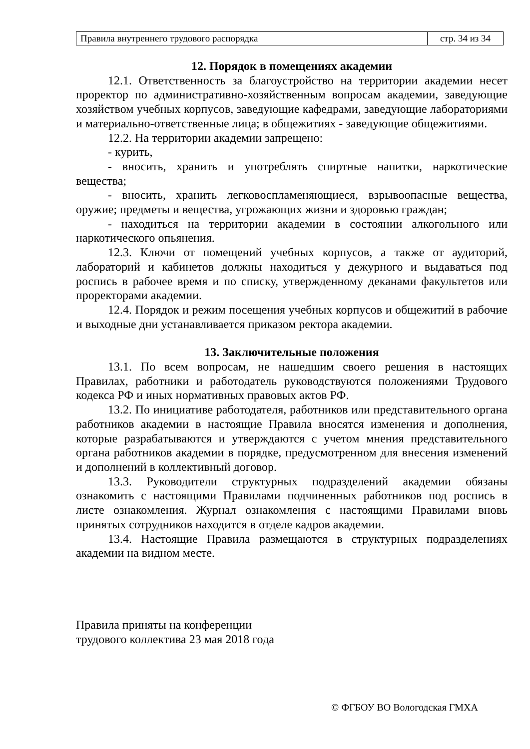| Правила внутреннего трудового распорядка | стр. 34 из 34 |
12. Порядок в помещениях академии
12.1. Ответственность за благоустройство на территории академии несет проректор по административно-хозяйственным вопросам академии, заведующие хозяйством учебных корпусов, заведующие кафедрами, заведующие лабораториями и материально-ответственные лица; в общежитиях - заведующие общежитиями.
12.2. На территории академии запрещено:
- курить,
- вносить, хранить и употреблять спиртные напитки, наркотические вещества;
- вносить, хранить легковоспламеняющиеся, взрывоопасные вещества, оружие; предметы и вещества, угрожающих жизни и здоровью граждан;
- находиться на территории академии в состоянии алкогольного или наркотического опьянения.
12.3. Ключи от помещений учебных корпусов, а также от аудиторий, лабораторий и кабинетов должны находиться у дежурного и выдаваться под роспись в рабочее время и по списку, утвержденному деканами факультетов или проректорами академии.
12.4. Порядок и режим посещения учебных корпусов и общежитий в рабочие и выходные дни устанавливается приказом ректора академии.
13. Заключительные положения
13.1. По всем вопросам, не нашедшим своего решения в настоящих Правилах, работники и работодатель руководствуются положениями Трудового кодекса РФ и иных нормативных правовых актов РФ.
13.2. По инициативе работодателя, работников или представительного органа работников академии в настоящие Правила вносятся изменения и дополнения, которые разрабатываются и утверждаются с учетом мнения представительного органа работников академии в порядке, предусмотренном для внесения изменений и дополнений в коллективный договор.
13.3. Руководители структурных подразделений академии обязаны ознакомить с настоящими Правилами подчиненных работников под роспись в листе ознакомления. Журнал ознакомления с настоящими Правилами вновь принятых сотрудников находится в отделе кадров академии.
13.4. Настоящие Правила размещаются в структурных подразделениях академии на видном месте.
Правила приняты на конференции
трудового коллектива 23 мая 2018 года
© ФГБОУ ВО Вологодская ГМХА